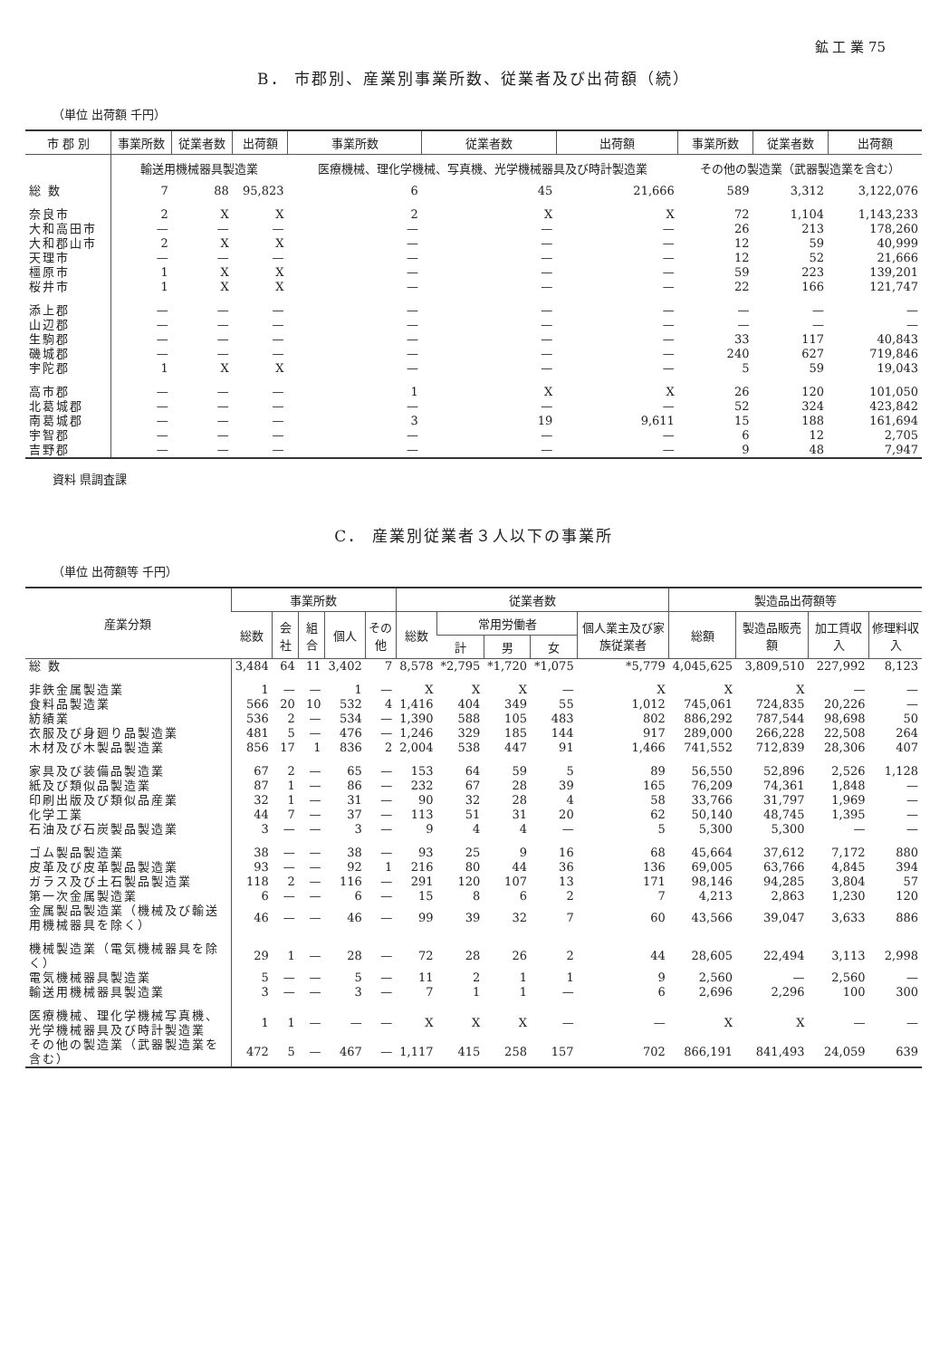鉱 工 業 75
B． 市郡別、産業別事業所数、従業者及び出荷額（続）
（単位 出荷額 千円）
| 市 郡 別 | 事業所数 | 従業者数 | 出荷額 | 事業所数 | 従業者数 | 出荷額 | 事業所数 | 従業者数 | 出荷額 |
| --- | --- | --- | --- | --- | --- | --- | --- | --- | --- |
| | 輸送用機械器具製造業 | | | 医療機械、理化学機械、写真機、光学機械器具及び時計製造業 | | | その他の製造業（武器製造業を含む） | | |
| 総 数 | 7 | 88 | 95,823 | 6 | 45 | 21,666 | 589 | 3,312 | 3,122,076 |
| 奈良市 | 2 | X | X | 2 | X | X | 72 | 1,104 | 1,143,233 |
| 大和高田市 | — | — | — | — | — | — | 26 | 213 | 178,260 |
| 大和郡山市 | 2 | X | X | — | — | — | 12 | 59 | 40,999 |
| 天理市 | — | — | — | — | — | — | 12 | 52 | 21,666 |
| 橿原市 | 1 | X | X | — | — | — | 59 | 223 | 139,201 |
| 桜井市 | 1 | X | X | — | — | — | 22 | 166 | 121,747 |
| 添上郡 | — | — | — | — | — | — | — | — | — |
| 山辺郡 | — | — | — | — | — | — | — | — | — |
| 生駒郡 | — | — | — | — | — | — | 33 | 117 | 40,843 |
| 磯城郡 | — | — | — | — | — | — | 240 | 627 | 719,846 |
| 宇陀郡 | 1 | X | X | — | — | — | 5 | 59 | 19,043 |
| 高市郡 | — | — | — | 1 | X | X | 26 | 120 | 101,050 |
| 北葛城郡 | — | — | — | — | — | — | 52 | 324 | 423,842 |
| 南葛城郡 | — | — | — | 3 | 19 | 9,611 | 15 | 188 | 161,694 |
| 宇智郡 | — | — | — | — | — | — | 6 | 12 | 2,705 |
| 吉野郡 | — | — | — | — | — | — | 9 | 48 | 7,947 |
資料 県調査課
C． 産業別従業者３人以下の事業所
（単位 出荷額等 千円）
| 産業分類 | 事業所数 | | | | | 従業者数 | | | | | 製造品出荷額等 | | | |
| --- | --- | --- | --- | --- | --- | --- | --- | --- | --- | --- | --- | --- | --- | --- |
| | 総数 | 会社 | 組合 | 個人 | その他 | 総数 | 常用労働者 | | | 個人業主及び家族従業者 | 総額 | 製造品販売額 | 加工賃収入 | 修理料収入 |
| | | | | | | | 計 | 男 | 女 | | | | | |
| 総 数 | 3,484 | 64 | 11 | 3,402 | 7 | 8,578 | *2,795 | *1,720 | *1,075 | *5,779 | 4,045,625 | 3,809,510 | 227,992 | 8,123 |
| 非鉄金属製造業 | 1 | — | — | 1 | — | X | X | X | — | X | X | X | — | — |
| 食料品製造業 | 566 | 20 | 10 | 532 | 4 | 1,416 | 404 | 349 | 55 | 1,012 | 745,061 | 724,835 | 20,226 | — |
| 紡績業 | 536 | 2 | — | 534 | — | 1,390 | 588 | 105 | 483 | 802 | 886,292 | 787,544 | 98,698 | 50 |
| 衣服及び身廻り品製造業 | 481 | 5 | — | 476 | — | 1,246 | 329 | 185 | 144 | 917 | 289,000 | 266,228 | 22,508 | 264 |
| 木材及び木製品製造業 | 856 | 17 | 1 | 836 | 2 | 2,004 | 538 | 447 | 91 | 1,466 | 741,552 | 712,839 | 28,306 | 407 |
| 家具及び装備品製造業 | 67 | 2 | — | 65 | — | 153 | 64 | 59 | 5 | 89 | 56,550 | 52,896 | 2,526 | 1,128 |
| 紙及び類似品製造業 | 87 | 1 | — | 86 | — | 232 | 67 | 28 | 39 | 165 | 76,209 | 74,361 | 1,848 | — |
| 印刷出版及び類似品産業 | 32 | 1 | — | 31 | — | 90 | 32 | 28 | 4 | 58 | 33,766 | 31,797 | 1,969 | — |
| 化学工業 | 44 | 7 | — | 37 | — | 113 | 51 | 31 | 20 | 62 | 50,140 | 48,745 | 1,395 | — |
| 石油及び石炭製品製造業 | 3 | — | — | 3 | — | 9 | 4 | 4 | — | 5 | 5,300 | 5,300 | — | — |
| ゴム製品製造業 | 38 | — | — | 38 | — | 93 | 25 | 9 | 16 | 68 | 45,664 | 37,612 | 7,172 | 880 |
| 皮革及び皮革製品製造業 | 93 | — | — | 92 | 1 | 216 | 80 | 44 | 36 | 136 | 69,005 | 63,766 | 4,845 | 394 |
| ガラス及び土石製品製造業 | 118 | 2 | — | 116 | — | 291 | 120 | 107 | 13 | 171 | 98,146 | 94,285 | 3,804 | 57 |
| 第一次金属製造業 | 6 | — | — | 6 | — | 15 | 8 | 6 | 2 | 7 | 4,213 | 2,863 | 1,230 | 120 |
| 金属製品製造業（機械及び輸送用機械器具を除く） | 46 | — | — | 46 | — | 99 | 39 | 32 | 7 | 60 | 43,566 | 39,047 | 3,633 | 886 |
| 機械製造業（電気機械器具を除く） | 29 | 1 | — | 28 | — | 72 | 28 | 26 | 2 | 44 | 28,605 | 22,494 | 3,113 | 2,998 |
| 電気機械器具製造業 | 5 | — | — | 5 | — | 11 | 2 | 1 | 1 | 9 | 2,560 | — | 2,560 | — |
| 輸送用機械器具製造業 | 3 | — | — | 3 | — | 7 | 1 | 1 | — | 6 | 2,696 | 2,296 | 100 | 300 |
| 医療機械、理化学機械写真機、光学機械器具及び時計製造業 | 1 | 1 | — | — | — | X | X | X | — | — | X | X | — | — |
| その他の製造業（武器製造業を含む） | 472 | 5 | — | 467 | — | 1,117 | 415 | 258 | 157 | 702 | 866,191 | 841,493 | 24,059 | 639 |